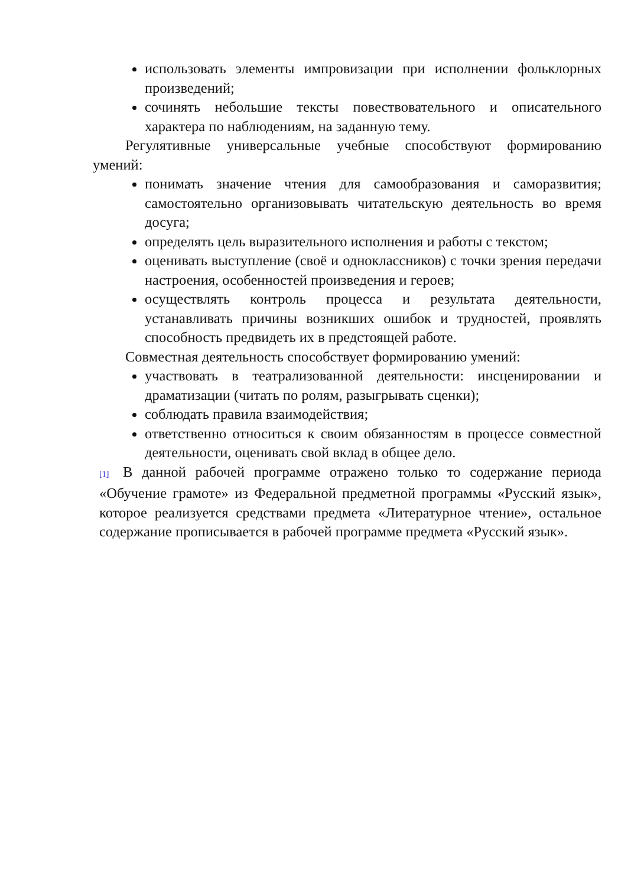использовать элементы импровизации при исполнении фольклорных произведений;
сочинять небольшие тексты повествовательного и описательного характера по наблюдениям, на заданную тему.
Регулятивные универсальные учебные способствуют формированию умений:
понимать значение чтения для самообразования и саморазвития; самостоятельно организовывать читательскую деятельность во время досуга;
определять цель выразительного исполнения и работы с текстом;
оценивать выступление (своё и одноклассников) с точки зрения передачи настроения, особенностей произведения и героев;
осуществлять контроль процесса и результата деятельности, устанавливать причины возникших ошибок и трудностей, проявлять способность предвидеть их в предстоящей работе.
Совместная деятельность способствует формированию умений:
участвовать в театрализованной деятельности: инсценировании и драматизации (читать по ролям, разыгрывать сценки);
соблюдать правила взаимодействия;
ответственно относиться к своим обязанностям в процессе совместной деятельности, оценивать свой вклад в общее дело.
<sup>[1]</sup> В данной рабочей программе отражено только то содержание периода «Обучение грамоте» из Федеральной предметной программы «Русский язык», которое реализуется средствами предмета «Литературное чтение», остальное содержание прописывается в рабочей программе предмета «Русский язык».